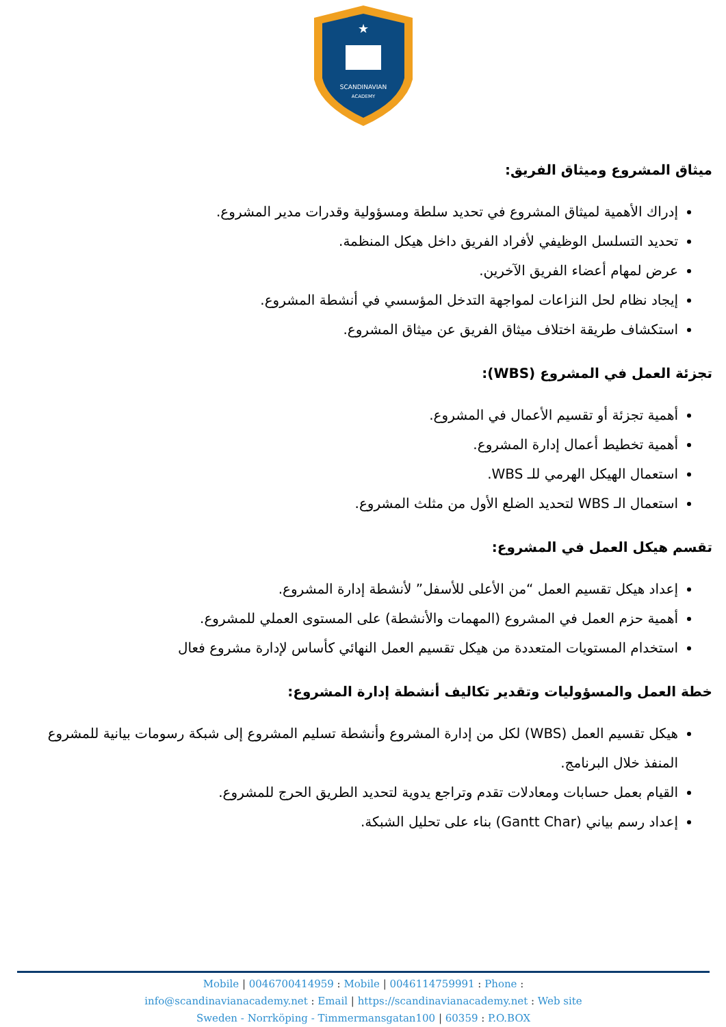SCANDINAVIAN
ACADEMY
★
ميثاق المشروع وميثاق الفريق:
إدراك الأهمية لميثاق المشروع في تحديد سلطة ومسؤولية وقدرات مدير المشروع.
تحديد التسلسل الوظيفي لأفراد الفريق داخل هيكل المنظمة.
عرض لمهام أعضاء الفريق الآخرين.
إيجاد نظام لحل النزاعات لمواجهة التدخل المؤسسي في أنشطة المشروع.
استكشاف طريقة اختلاف ميثاق الفريق عن ميثاق المشروع.
تجزئة العمل في المشروع (WBS):
أهمية تجزئة أو تقسيم الأعمال في المشروع.
أهمية تخطيط أعمال إدارة المشروع.
استعمال الهيكل الهرمي للـ WBS.
استعمال الـ WBS لتحديد الضلع الأول من مثلث المشروع.
تقسم هيكل العمل في المشروع:
إعداد هيكل تقسيم العمل “من الأعلى للأسفل” لأنشطة إدارة المشروع.
أهمية حزم العمل في المشروع (المهمات والأنشطة) على المستوى العملي للمشروع.
استخدام المستويات المتعددة من هيكل تقسيم العمل النهائي كأساس لإدارة مشروع فعال
خطة العمل والمسؤوليات وتقدير تكاليف أنشطة إدارة المشروع:
هيكل تقسيم العمل (WBS) لكل من إدارة المشروع وأنشطة تسليم المشروع إلى شبكة رسومات بيانية للمشروع المنفذ خلال البرنامج.
القيام بعمل حسابات ومعادلات تقدم وتراجع يدوية لتحديد الطريق الحرج للمشروع.
إعداد رسم بياني (Gantt Char) بناء على تحليل الشبكة.
Mobile | 0046700414959 : Mobile | 0046114759991 : Phone :
info@scandinavianacademy.net : Email | https://scandinavianacademy.net : Web site
Sweden - Norrköping - Timmermansgatan100 | 60359 : P.O.BOX